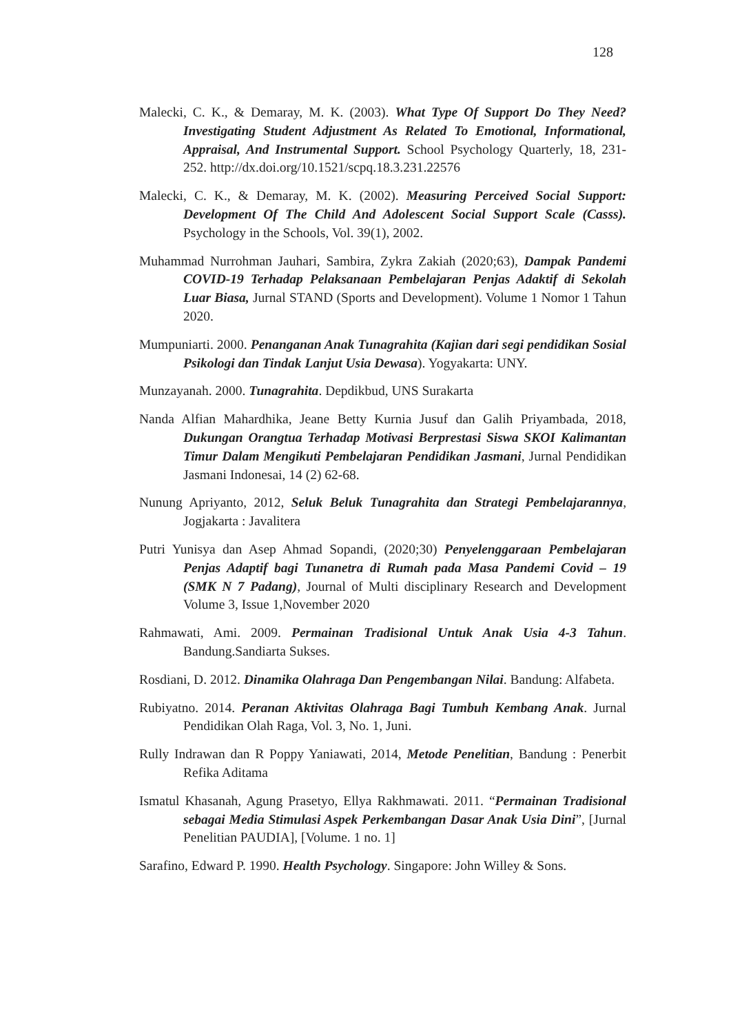128
Malecki, C. K., & Demaray, M. K. (2003). What Type Of Support Do They Need? Investigating Student Adjustment As Related To Emotional, Informational, Appraisal, And Instrumental Support. School Psychology Quarterly, 18, 231-252. http://dx.doi.org/10.1521/scpq.18.3.231.22576
Malecki, C. K., & Demaray, M. K. (2002). Measuring Perceived Social Support: Development Of The Child And Adolescent Social Support Scale (Casss). Psychology in the Schools, Vol. 39(1), 2002.
Muhammad Nurrohman Jauhari, Sambira, Zykra Zakiah (2020;63), Dampak Pandemi COVID-19 Terhadap Pelaksanaan Pembelajaran Penjas Adaktif di Sekolah Luar Biasa, Jurnal STAND (Sports and Development). Volume 1 Nomor 1 Tahun 2020.
Mumpuniarti. 2000. Penanganan Anak Tunagrahita (Kajian dari segi pendidikan Sosial Psikologi dan Tindak Lanjut Usia Dewasa). Yogyakarta: UNY.
Munzayanah. 2000. Tunagrahita. Depdikbud, UNS Surakarta
Nanda Alfian Mahardhika, Jeane Betty Kurnia Jusuf dan Galih Priyambada, 2018, Dukungan Orangtua Terhadap Motivasi Berprestasi Siswa SKOI Kalimantan Timur Dalam Mengikuti Pembelajaran Pendidikan Jasmani, Jurnal Pendidikan Jasmani Indonesai, 14 (2) 62-68.
Nunung Apriyanto, 2012, Seluk Beluk Tunagrahita dan Strategi Pembelajarannya, Jogjakarta : Javalitera
Putri Yunisya dan Asep Ahmad Sopandi, (2020;30) Penyelenggaraan Pembelajaran Penjas Adaptif bagi Tunanetra di Rumah pada Masa Pandemi Covid – 19 (SMK N 7 Padang), Journal of Multi disciplinary Research and Development Volume 3, Issue 1,November 2020
Rahmawati, Ami. 2009. Permainan Tradisional Untuk Anak Usia 4-3 Tahun. Bandung.Sandiarta Sukses.
Rosdiani, D. 2012. Dinamika Olahraga Dan Pengembangan Nilai. Bandung: Alfabeta.
Rubiyatno. 2014. Peranan Aktivitas Olahraga Bagi Tumbuh Kembang Anak. Jurnal Pendidikan Olah Raga, Vol. 3, No. 1, Juni.
Rully Indrawan dan R Poppy Yaniawati, 2014, Metode Penelitian, Bandung : Penerbit Refika Aditama
Ismatul Khasanah, Agung Prasetyo, Ellya Rakhmawati. 2011. “Permainan Tradisional sebagai Media Stimulasi Aspek Perkembangan Dasar Anak Usia Dini”, [Jurnal Penelitian PAUDIA], [Volume. 1 no. 1]
Sarafino, Edward P. 1990. Health Psychology. Singapore: John Willey & Sons.